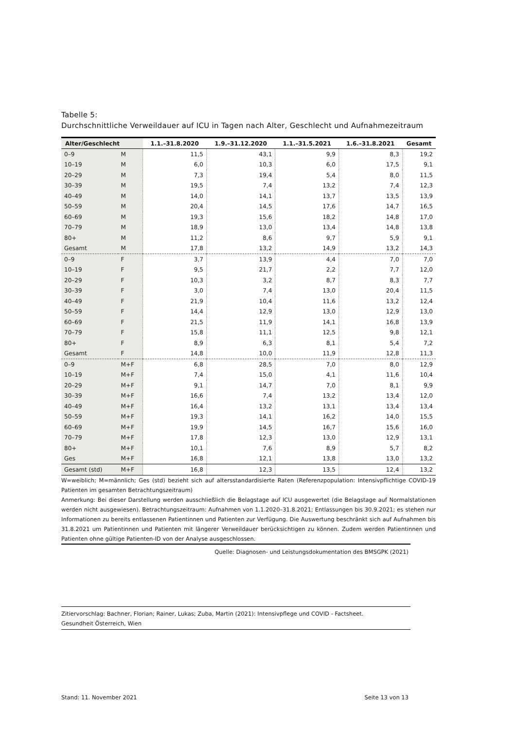Tabelle 5:
Durchschnittliche Verweildauer auf ICU in Tagen nach Alter, Geschlecht und Aufnahmezeitraum
| Alter/Geschlecht | | 1.1.–31.8.2020 | 1.9.–31.12.2020 | 1.1.–31.5.2021 | 1.6.–31.8.2021 | Gesamt |
| --- | --- | --- | --- | --- | --- | --- |
| 0–9 | M | 11,5 | 43,1 | 9,9 | 8,3 | 19,2 |
| 10–19 | M | 6,0 | 10,3 | 6,0 | 17,5 | 9,1 |
| 20–29 | M | 7,3 | 19,4 | 5,4 | 8,0 | 11,5 |
| 30–39 | M | 19,5 | 7,4 | 13,2 | 7,4 | 12,3 |
| 40–49 | M | 14,0 | 14,1 | 13,7 | 13,5 | 13,9 |
| 50–59 | M | 20,4 | 14,5 | 17,6 | 14,7 | 16,5 |
| 60–69 | M | 19,3 | 15,6 | 18,2 | 14,8 | 17,0 |
| 70–79 | M | 18,9 | 13,0 | 13,4 | 14,8 | 13,8 |
| 80+ | M | 11,2 | 8,6 | 9,7 | 5,9 | 9,1 |
| Gesamt | M | 17,8 | 13,2 | 14,9 | 13,2 | 14,3 |
| 0–9 | F | 3,7 | 13,9 | 4,4 | 7,0 | 7,0 |
| 10–19 | F | 9,5 | 21,7 | 2,2 | 7,7 | 12,0 |
| 20–29 | F | 10,3 | 3,2 | 8,7 | 8,3 | 7,7 |
| 30–39 | F | 3,0 | 7,4 | 13,0 | 20,4 | 11,5 |
| 40–49 | F | 21,9 | 10,4 | 11,6 | 13,2 | 12,4 |
| 50–59 | F | 14,4 | 12,9 | 13,0 | 12,9 | 13,0 |
| 60–69 | F | 21,5 | 11,9 | 14,1 | 16,8 | 13,9 |
| 70–79 | F | 15,8 | 11,1 | 12,5 | 9,8 | 12,1 |
| 80+ | F | 8,9 | 6,3 | 8,1 | 5,4 | 7,2 |
| Gesamt | F | 14,8 | 10,0 | 11,9 | 12,8 | 11,3 |
| 0–9 | M+F | 6,8 | 28,5 | 7,0 | 8,0 | 12,9 |
| 10–19 | M+F | 7,4 | 15,0 | 4,1 | 11,6 | 10,4 |
| 20–29 | M+F | 9,1 | 14,7 | 7,0 | 8,1 | 9,9 |
| 30–39 | M+F | 16,6 | 7,4 | 13,2 | 13,4 | 12,0 |
| 40–49 | M+F | 16,4 | 13,2 | 13,1 | 13,4 | 13,4 |
| 50–59 | M+F | 19,3 | 14,1 | 16,2 | 14,0 | 15,5 |
| 60–69 | M+F | 19,9 | 14,5 | 16,7 | 15,6 | 16,0 |
| 70–79 | M+F | 17,8 | 12,3 | 13,0 | 12,9 | 13,1 |
| 80+ | M+F | 10,1 | 7,6 | 8,9 | 5,7 | 8,2 |
| Ges | M+F | 16,8 | 12,1 | 13,8 | 13,0 | 13,2 |
| Gesamt (std) | M+F | 16,8 | 12,3 | 13,5 | 12,4 | 13,2 |
W=weiblich; M=männlich; Ges (std) bezieht sich auf altersstandardisierte Raten (Referenzpopulation: Intensivpflichtige COVID-19 Patienten im gesamten Betrachtungszeitraum)
Anmerkung: Bei dieser Darstellung werden ausschließlich die Belagstage auf ICU ausgewertet (die Belagstage auf Normalstationen werden nicht ausgewiesen). Betrachtungszeitraum: Aufnahmen von 1.1.2020–31.8.2021; Entlassungen bis 30.9.2021; es stehen nur Informationen zu bereits entlassenen Patientinnen und Patienten zur Verfügung. Die Auswertung beschränkt sich auf Aufnahmen bis 31.8.2021 um Patientinnen und Patienten mit längerer Verweildauer berücksichtigen zu können. Zudem werden Patientinnen und Patienten ohne gültige Patienten-ID von der Analyse ausgeschlossen.
Quelle: Diagnosen- und Leistungsdokumentation des BMSGPK (2021)
Zitiervorschlag: Bachner, Florian; Rainer, Lukas; Zuba, Martin (2021): Intensivpflege und COVID - Factsheet.
Gesundheit Österreich, Wien
Stand: 11. November 2021 Seite 13 von 13